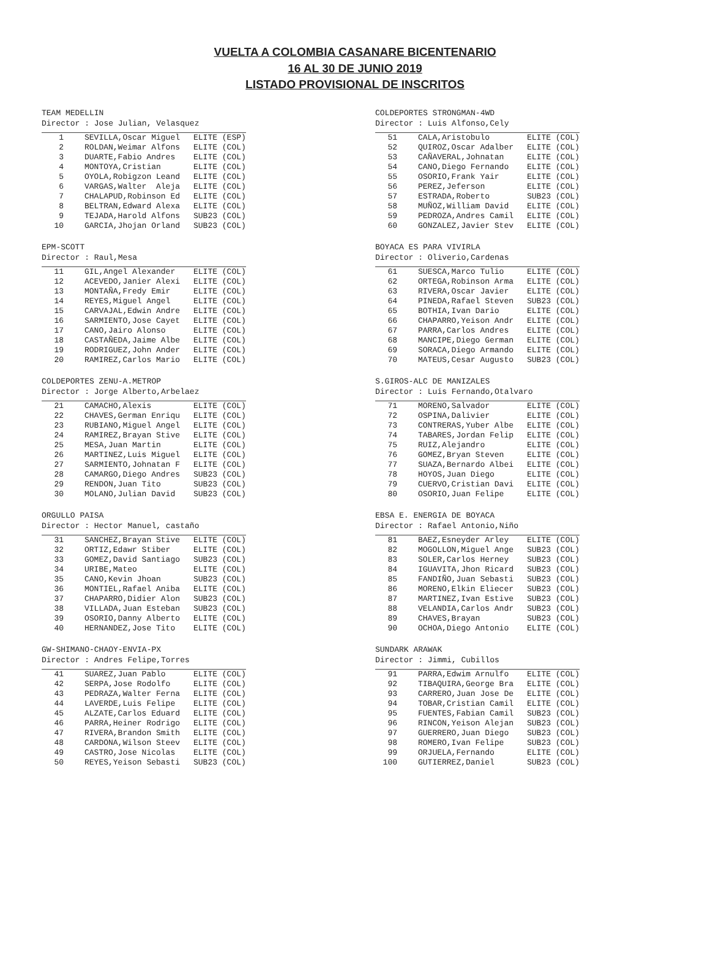VUELTA A COLOMBIA CASANARE BICENTENARIO
16 AL 30 DE JUNIO 2019
LISTADO PROVISIONAL DE INSCRITOS
TEAM MEDELLIN Director : Jose Julian, Velasquez
| 1 | SEVILLA,Oscar Miguel | ELITE (ESP) |
| 2 | ROLDAN,Weimar Alfons | ELITE (COL) |
| 3 | DUARTE,Fabio Andres | ELITE (COL) |
| 4 | MONTOYA,Cristian | ELITE (COL) |
| 5 | OYOLA,Robigzon Leand | ELITE (COL) |
| 6 | VARGAS,Walter Aleja | ELITE (COL) |
| 7 | CHALAPUD,Robinson Ed | ELITE (COL) |
| 8 | BELTRAN,Edward Alexa | ELITE (COL) |
| 9 | TEJADA,Harold Alfons | SUB23 (COL) |
| 10 | GARCIA,Jhojan Orland | SUB23 (COL) |
EPM-SCOTT Director : Raul,Mesa
| 11 | GIL,Angel Alexander | ELITE (COL) |
| 12 | ACEVEDO,Janier Alexi | ELITE (COL) |
| 13 | MONTAÑA,Fredy Emir | ELITE (COL) |
| 14 | REYES,Miguel Angel | ELITE (COL) |
| 15 | CARVAJAL,Edwin Andre | ELITE (COL) |
| 16 | SARMIENTO,Jose Cayet | ELITE (COL) |
| 17 | CANO,Jairo Alonso | ELITE (COL) |
| 18 | CASTAÑEDA,Jaime Albe | ELITE (COL) |
| 19 | RODRIGUEZ,John Ander | ELITE (COL) |
| 20 | RAMIREZ,Carlos Mario | ELITE (COL) |
COLDEPORTES ZENU-A.METROP Director : Jorge Alberto,Arbelaez
| 21 | CAMACHO,Alexis | ELITE (COL) |
| 22 | CHAVES,German Enriqu | ELITE (COL) |
| 23 | RUBIANO,Miguel Angel | ELITE (COL) |
| 24 | RAMIREZ,Brayan Stive | ELITE (COL) |
| 25 | MESA,Juan Martin | ELITE (COL) |
| 26 | MARTINEZ,Luis Miguel | ELITE (COL) |
| 27 | SARMIENTO,Johnatan F | ELITE (COL) |
| 28 | CAMARGO,Diego Andres | SUB23 (COL) |
| 29 | RENDON,Juan Tito | SUB23 (COL) |
| 30 | MOLANO,Julian David | SUB23 (COL) |
ORGULLO PAISA Director : Hector Manuel, castaño
| 31 | SANCHEZ,Brayan Stive | ELITE (COL) |
| 32 | ORTIZ,Edawr Stiber | ELITE (COL) |
| 33 | GOMEZ,David Santiago | SUB23 (COL) |
| 34 | URIBE,Mateo | ELITE (COL) |
| 35 | CANO,Kevin Jhoan | SUB23 (COL) |
| 36 | MONTIEL,Rafael Aniba | ELITE (COL) |
| 37 | CHAPARRO,Didier Alon | SUB23 (COL) |
| 38 | VILLADA,Juan Esteban | SUB23 (COL) |
| 39 | OSORIO,Danny Alberto | ELITE (COL) |
| 40 | HERNANDEZ,Jose Tito | ELITE (COL) |
GW-SHIMANO-CHAOY-ENVIA-PX Director : Andres Felipe,Torres
| 41 | SUAREZ,Juan Pablo | ELITE (COL) |
| 42 | SERPA,Jose Rodolfo | ELITE (COL) |
| 43 | PEDRAZA,Walter Ferna | ELITE (COL) |
| 44 | LAVERDE,Luis Felipe | ELITE (COL) |
| 45 | ALZATE,Carlos Eduard | ELITE (COL) |
| 46 | PARRA,Heiner Rodrigo | ELITE (COL) |
| 47 | RIVERA,Brandon Smith | ELITE (COL) |
| 48 | CARDONA,Wilson Steev | ELITE (COL) |
| 49 | CASTRO,Jose Nicolas | ELITE (COL) |
| 50 | REYES,Yeison Sebasti | SUB23 (COL) |
COLDEPORTES STRONGMAN-4WD Director : Luis Alfonso,Cely
| 51 | CALA,Aristobulo | ELITE (COL) |
| 52 | QUIROZ,Oscar Adalber | ELITE (COL) |
| 53 | CAÑAVERAL,Johnatan | ELITE (COL) |
| 54 | CANO,Diego Fernando | ELITE (COL) |
| 55 | OSORIO,Frank Yair | ELITE (COL) |
| 56 | PEREZ,Jeferson | ELITE (COL) |
| 57 | ESTRADA,Roberto | SUB23 (COL) |
| 58 | MUÑOZ,William David | ELITE (COL) |
| 59 | PEDROZA,Andres Camil | ELITE (COL) |
| 60 | GONZALEZ,Javier Stev | ELITE (COL) |
BOYACA ES PARA VIVIRLA Director : Oliverio,Cardenas
| 61 | SUESCA,Marco Tulio | ELITE (COL) |
| 62 | ORTEGA,Robinson Arma | ELITE (COL) |
| 63 | RIVERA,Oscar Javier | ELITE (COL) |
| 64 | PINEDA,Rafael Steven | SUB23 (COL) |
| 65 | BOTHIA,Ivan Dario | ELITE (COL) |
| 66 | CHAPARRO,Yeison Andr | ELITE (COL) |
| 67 | PARRA,Carlos Andres | ELITE (COL) |
| 68 | MANCIPE,Diego German | ELITE (COL) |
| 69 | SORACA,Diego Armando | ELITE (COL) |
| 70 | MATEUS,Cesar Augusto | SUB23 (COL) |
S.GIROS-ALC DE MANIZALES Director : Luis Fernando,Otalvaro
| 71 | MORENO,Salvador | ELITE (COL) |
| 72 | OSPINA,Dalivier | ELITE (COL) |
| 73 | CONTRERAS,Yuber Albe | ELITE (COL) |
| 74 | TABARES,Jordan Felip | ELITE (COL) |
| 75 | RUIZ,Alejandro | ELITE (COL) |
| 76 | GOMEZ,Bryan Steven | ELITE (COL) |
| 77 | SUAZA,Bernardo Albei | ELITE (COL) |
| 78 | HOYOS,Juan Diego | ELITE (COL) |
| 79 | CUERVO,Cristian Davi | ELITE (COL) |
| 80 | OSORIO,Juan Felipe | ELITE (COL) |
EBSA E. ENERGIA DE BOYACA Director : Rafael Antonio,Niño
| 81 | BAEZ,Esneyder Arley | ELITE (COL) |
| 82 | MOGOLLON,Miguel Ange | SUB23 (COL) |
| 83 | SOLER,Carlos Herney | SUB23 (COL) |
| 84 | IGUAVITA,Jhon Ricard | SUB23 (COL) |
| 85 | FANDIÑO,Juan Sebasti | SUB23 (COL) |
| 86 | MORENO,Elkin Eliecer | SUB23 (COL) |
| 87 | MARTINEZ,Ivan Estive | SUB23 (COL) |
| 88 | VELANDIA,Carlos Andr | SUB23 (COL) |
| 89 | CHAVES,Brayan | SUB23 (COL) |
| 90 | OCHOA,Diego Antonio | ELITE (COL) |
SUNDARK ARAWAK Director : Jimmi, Cubillos
| 91 | PARRA,Edwim Arnulfo | ELITE (COL) |
| 92 | TIBAQUIRA,George Bra | ELITE (COL) |
| 93 | CARRERO,Juan Jose De | ELITE (COL) |
| 94 | TOBAR,Cristian Camil | ELITE (COL) |
| 95 | FUENTES,Fabian Camil | SUB23 (COL) |
| 96 | RINCON,Yeison Alejan | SUB23 (COL) |
| 97 | GUERRERO,Juan Diego | SUB23 (COL) |
| 98 | ROMERO,Ivan Felipe | SUB23 (COL) |
| 99 | ORJUELA,Fernando | ELITE (COL) |
| 100 | GUTIERREZ,Daniel | SUB23 (COL) |